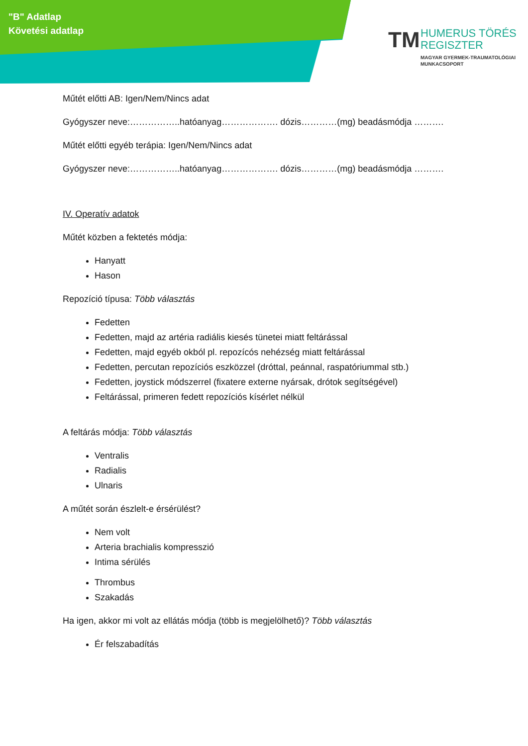"B" Adatlap
Követési adatlap
TM
HUMERUS TÖRÉS
REGISZTER
MAGYAR GYERMEK-TRAUMATOLÓGIAI
MUNKACSOPORT
Műtét előtti AB: Igen/Nem/Nincs adat
Gyógyszer neve:……………..hatóanyag………………. dózis…………(mg) beadásmódja ……….
Műtét előtti egyéb terápia: Igen/Nem/Nincs adat
Gyógyszer neve:……………..hatóanyag………………. dózis…………(mg) beadásmódja ……….
IV. Operatív adatok
Műtét közben a fektetés módja:
Hanyatt
Hason
Repozíció típusa: Több választás
Fedetten
Fedetten, majd az artéria radiális kiesés tünetei miatt feltárással
Fedetten, majd egyéb okból pl. repozícós nehézség miatt feltárással
Fedetten, percutan repozíciós eszközzel (dróttal, peánnal, raspatóriummal stb.)
Fedetten, joystick módszerrel (fixatere externe nyársak, drótok segítségével)
Feltárással, primeren fedett repozíciós kísérlet nélkül
A feltárás módja: Több választás
Ventralis
Radialis
Ulnaris
A műtét során észlelt-e érsérülést?
Nem volt
Arteria brachialis kompresszió
Intima sérülés
Thrombus
Szakadás
Ha igen, akkor mi volt az ellátás módja (több is megjelölhető)? Több választás
Ér felszabadítás